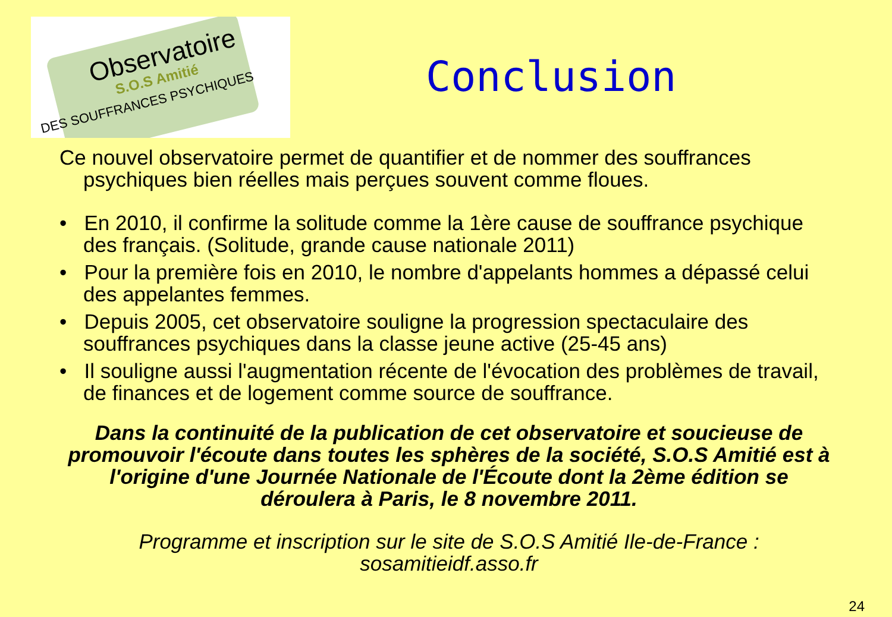Observatoire
S.O.S Amitié
DES SOUFFRANCES PSYCHIQUES
Conclusion
Ce nouvel observatoire permet de quantifier et de nommer des souffrances psychiques bien réelles mais perçues souvent comme floues.
• En 2010, il confirme la solitude comme la 1ère cause de souffrance psychique des français. (Solitude, grande cause nationale 2011)
• Pour la première fois en 2010, le nombre d'appelants hommes a dépassé celui des appelantes femmes.
• Depuis 2005, cet observatoire souligne la progression spectaculaire des souffrances psychiques dans la classe jeune active (25-45 ans)
• Il souligne aussi l'augmentation récente de l'évocation des problèmes de travail, de finances et de logement comme source de souffrance.
Dans la continuité de la publication de cet observatoire et soucieuse de promouvoir l'écoute dans toutes les sphères de la société, S.O.S Amitié est à l'origine d'une Journée Nationale de l'Écoute dont la 2ème édition se déroulera à Paris, le 8 novembre 2011.
Programme et inscription sur le site de S.O.S Amitié Ile-de-France :
sosamitieidf.asso.fr
24